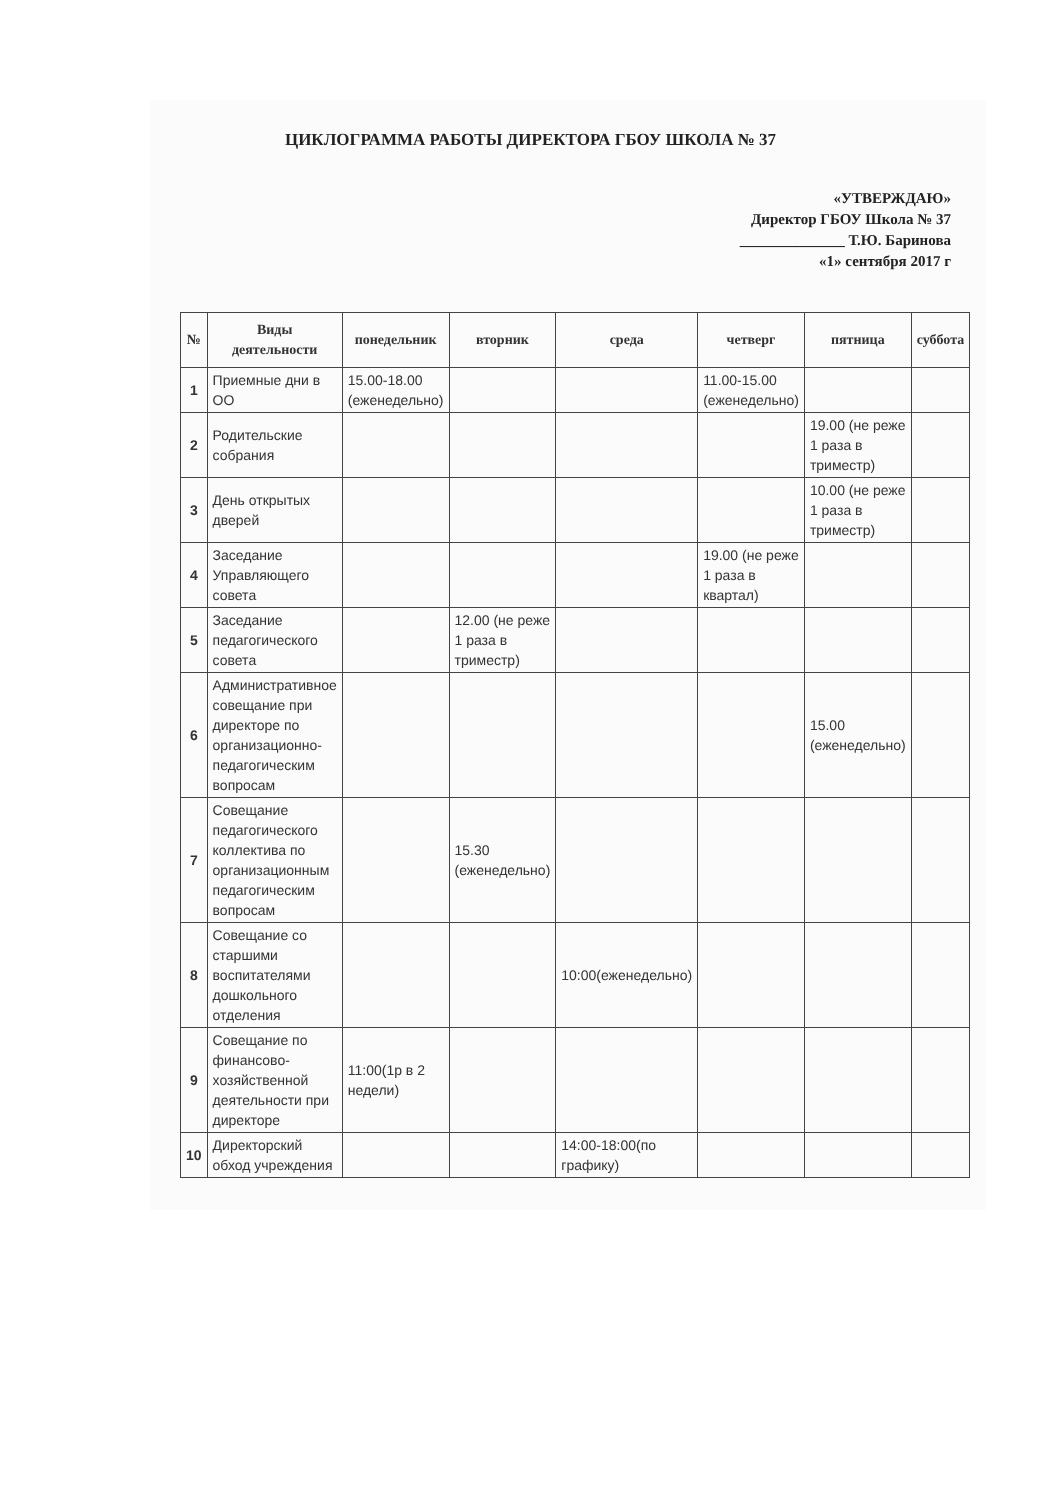ЦИКЛОГРАММА РАБОТЫ ДИРЕКТОРА ГБОУ ШКОЛА № 37
«УТВЕРЖДАЮ»
Директор ГБОУ Школа № 37
______________ Т.Ю. Баринова
«1» сентября 2017 г
| № | Виды деятельности | понедельник | вторник | среда | четверг | пятница | суббота |
| --- | --- | --- | --- | --- | --- | --- | --- |
| 1 | Приемные дни в ОО | 15.00-18.00 (еженедельно) | | | 11.00-15.00 (еженедельно) | | |
| 2 | Родительские собрания | | | | | 19.00 (не реже 1 раза в триместр) | |
| 3 | День открытых дверей | | | | | 10.00 (не реже 1 раза в триместр) | |
| 4 | Заседание Управляющего совета | | | | 19.00 (не реже 1 раза в квартал) | | |
| 5 | Заседание педагогического совета | | 12.00 (не реже 1 раза в триместр) | | | | |
| 6 | Административное совещание при директоре по организационно-педагогическим вопросам | | | | | 15.00 (еженедельно) | |
| 7 | Совещание педагогического коллектива по организационным педагогическим вопросам | | 15.30 (еженедельно) | | | | |
| 8 | Совещание со старшими воспитателями дошкольного отделения | | | 10:00(еженедельно) | | | |
| 9 | Совещание по финансово-хозяйственной деятельности при директоре | 11:00(1р в 2 недели) | | | | | |
| 10 | Директорский обход учреждения | | | 14:00-18:00(по графику) | | | |